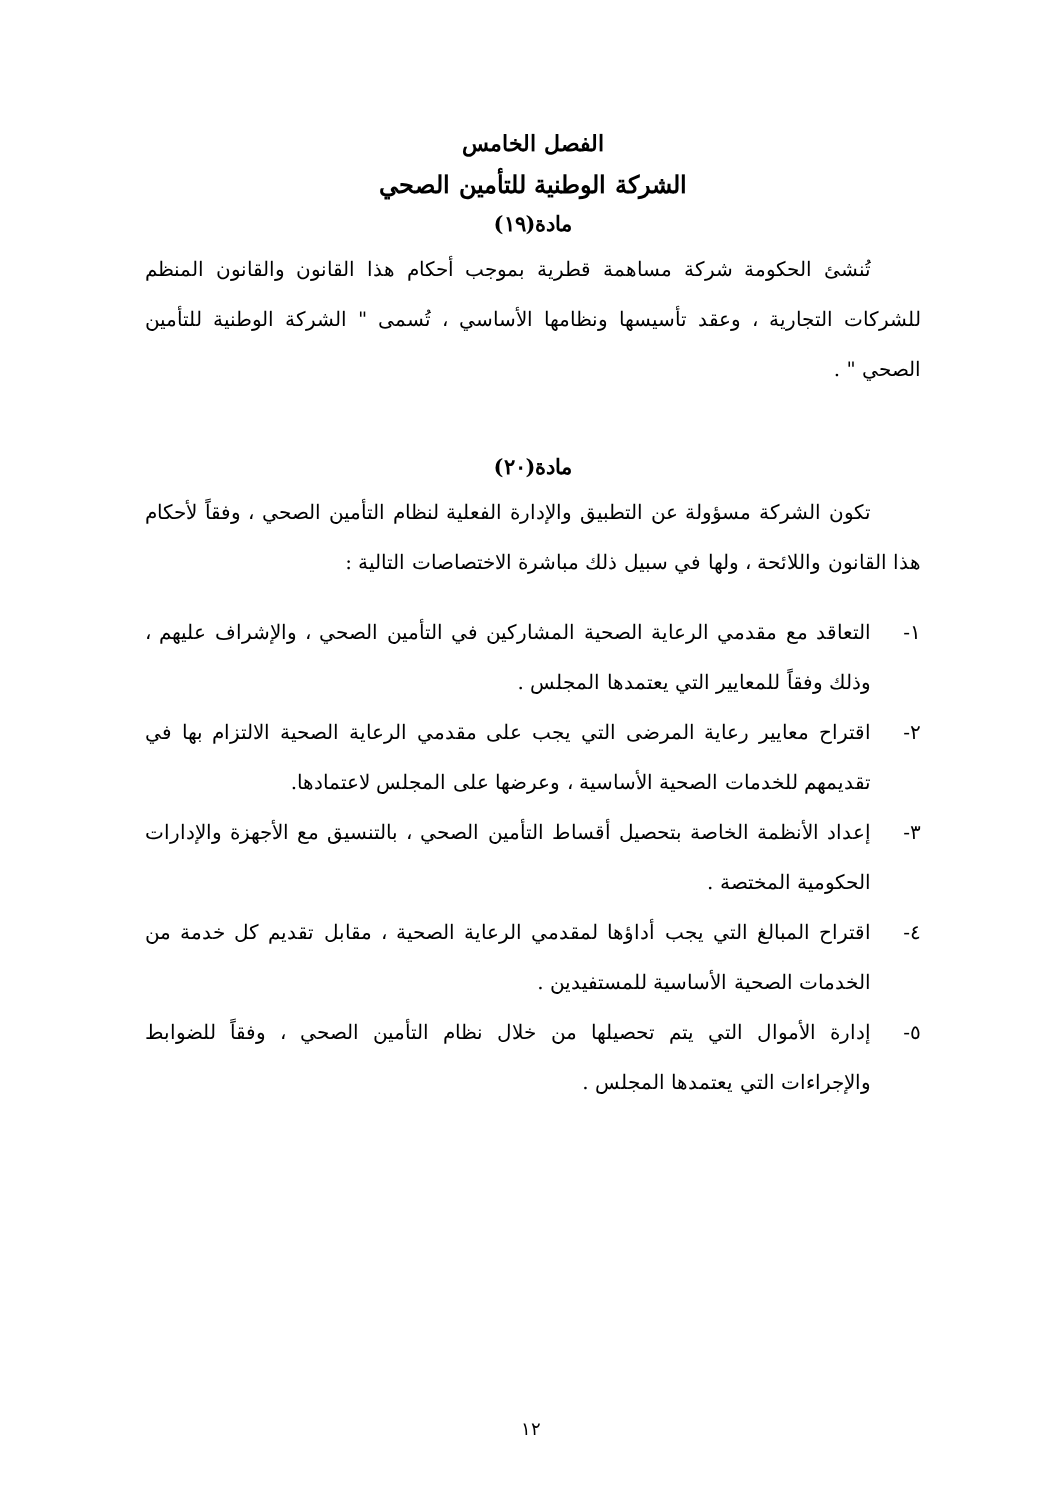الفصل الخامس
الشركة الوطنية للتأمين الصحي
مادة(١٩)
تُنشئ الحكومة شركة مساهمة قطرية بموجب أحكام هذا القانون والقانون المنظم للشركات التجارية ، وعقد تأسيسها ونظامها الأساسي ، تُسمى " الشركة الوطنية للتأمين الصحي " .
مادة(٢٠)
تكون الشركة مسؤولة عن التطبيق والإدارة الفعلية لنظام التأمين الصحي ، وفقاً لأحكام هذا القانون واللائحة ، ولها في سبيل ذلك مباشرة الاختصاصات التالية :
١- التعاقد مع مقدمي الرعاية الصحية المشاركين في التأمين الصحي ، والإشراف عليهم ، وذلك وفقاً للمعايير التي يعتمدها المجلس .
٢- اقتراح معايير رعاية المرضى التي يجب على مقدمي الرعاية الصحية الالتزام بها في تقديمهم للخدمات الصحية الأساسية ، وعرضها على المجلس لاعتمادها.
٣- إعداد الأنظمة الخاصة بتحصيل أقساط التأمين الصحي ، بالتنسيق مع الأجهزة والإدارات الحكومية المختصة .
٤- اقتراح المبالغ التي يجب أداؤها لمقدمي الرعاية الصحية ، مقابل تقديم كل خدمة من الخدمات الصحية الأساسية للمستفيدين .
٥- إدارة الأموال التي يتم تحصيلها من خلال نظام التأمين الصحي ، وفقاً للضوابط والإجراءات التي يعتمدها المجلس .
١٢